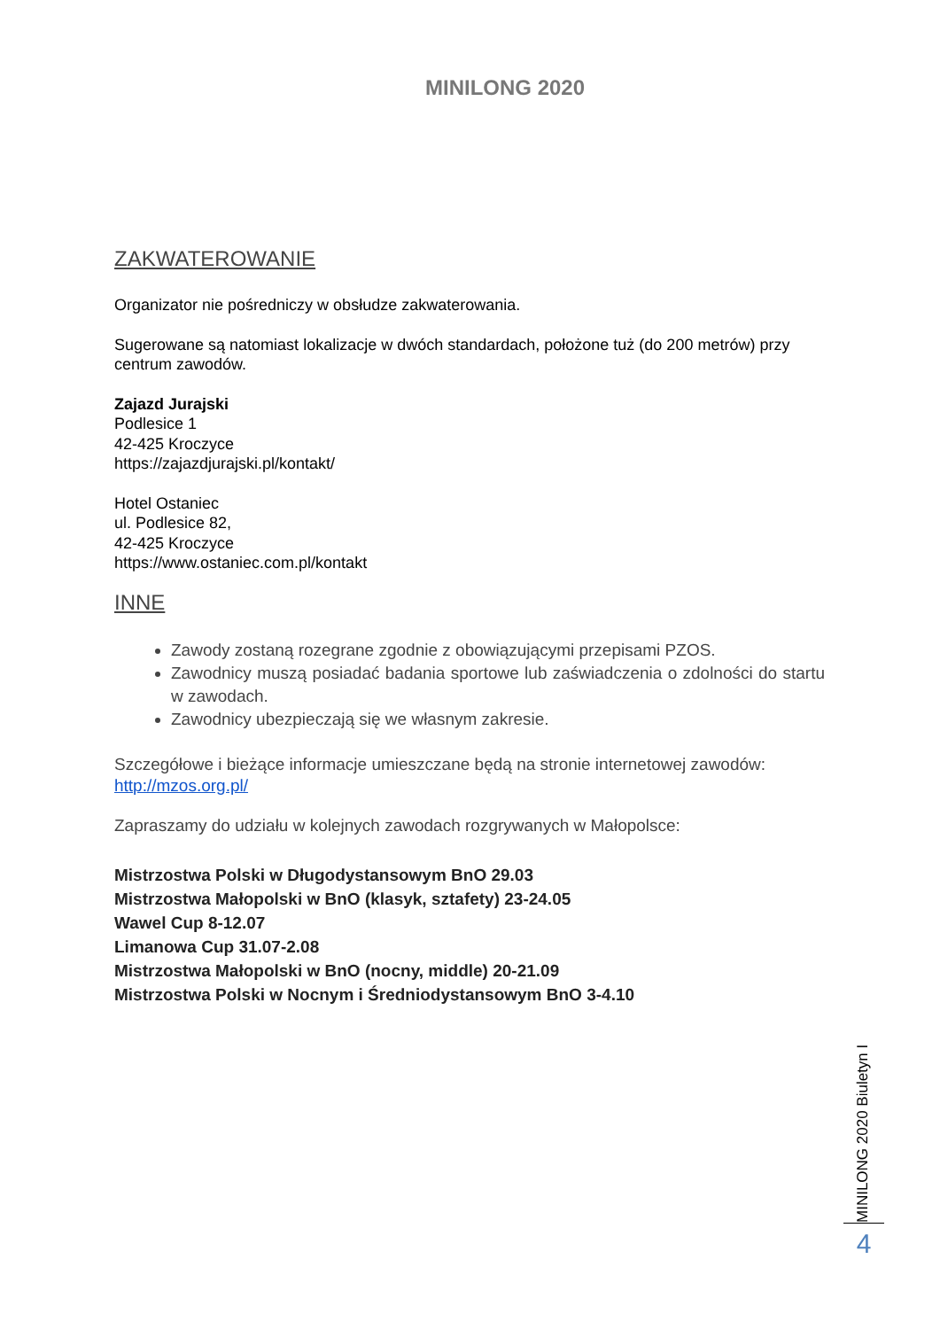MINILONG 2020
ZAKWATEROWANIE
Organizator nie pośredniczy w obsłudze zakwaterowania.
Sugerowane są natomiast lokalizacje w dwóch standardach, położone tuż (do 200 metrów) przy centrum zawodów.
Zajazd Jurajski
Podlesice 1
42-425 Kroczyce
https://zajazdjurajski.pl/kontakt/
Hotel Ostaniec
ul. Podlesice 82,
42-425 Kroczyce
https://www.ostaniec.com.pl/kontakt
INNE
Zawody zostaną rozegrane zgodnie z obowiązującymi przepisami PZOS.
Zawodnicy muszą posiadać badania sportowe lub zaświadczenia o zdolności do startu w zawodach.
Zawodnicy ubezpieczają się we własnym zakresie.
Szczegółowe i bieżące informacje umieszczane będą na stronie internetowej zawodów: http://mzos.org.pl/
Zapraszamy do udziału w kolejnych zawodach rozgrywanych w Małopolsce:
Mistrzostwa Polski w Długodystansowym BnO 29.03
Mistrzostwa Małopolski w BnO (klasyk, sztafety) 23-24.05
Wawel Cup 8-12.07
Limanowa Cup 31.07-2.08
Mistrzostwa Małopolski w BnO (nocny, middle) 20-21.09
Mistrzostwa Polski w Nocnym i Średniodystansowym BnO 3-4.10
MINILONG 2020 Biuletyn I
4